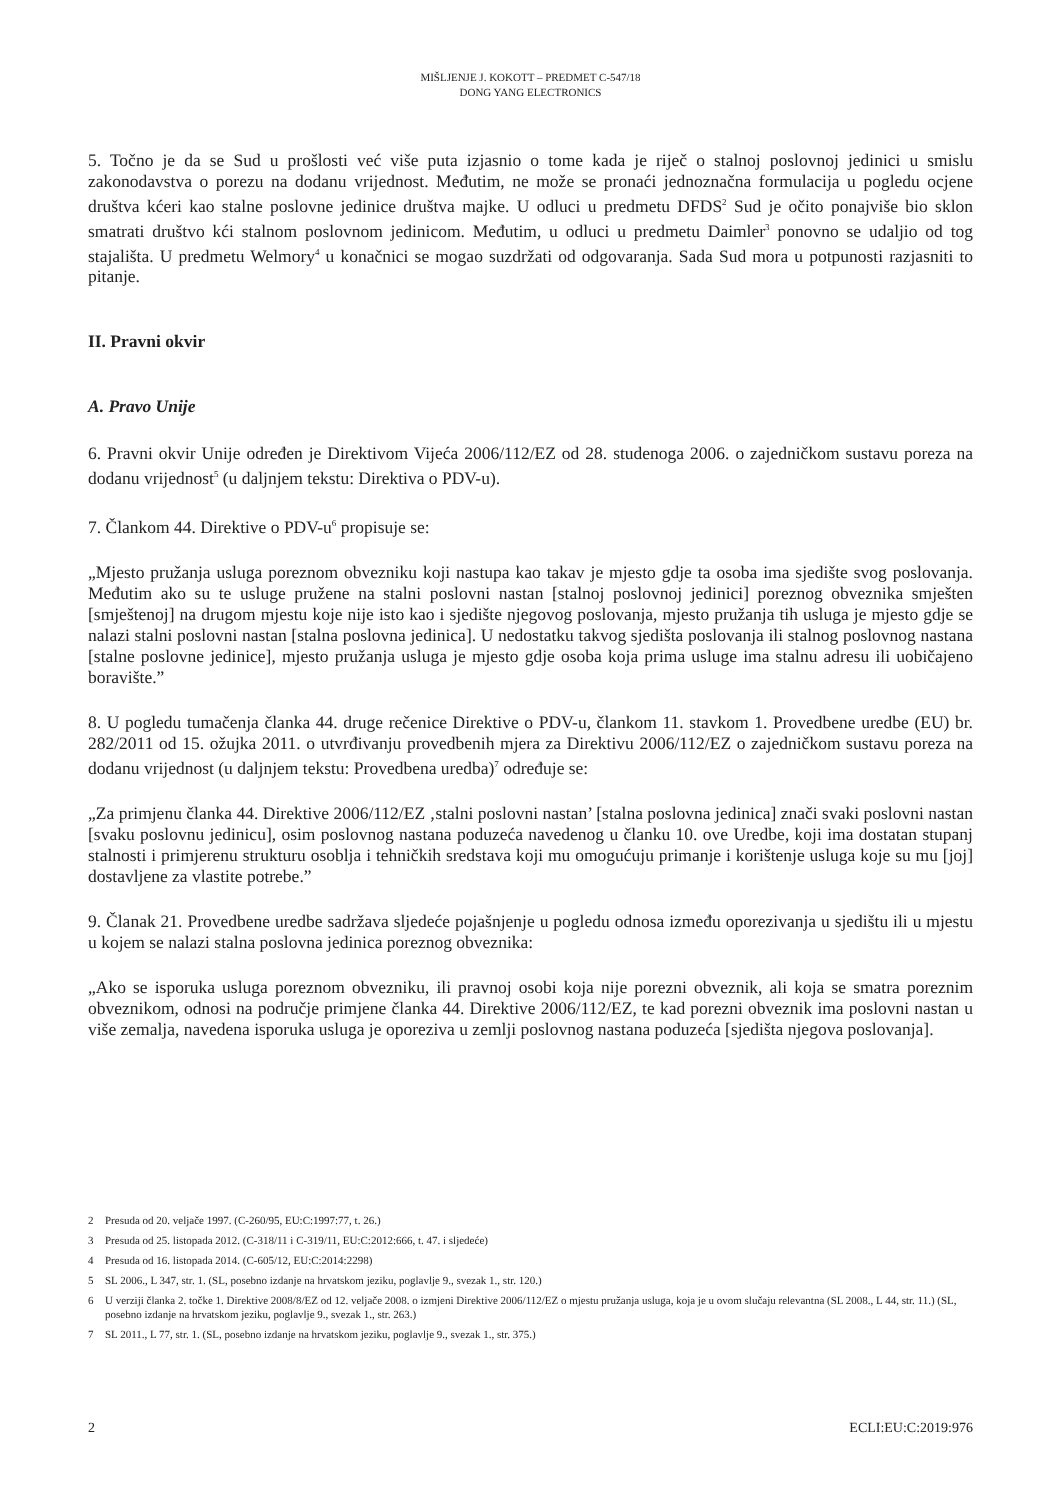MIŠLJENJE J. KOKOTT – PREDMET C-547/18
DONG YANG ELECTRONICS
5. Točno je da se Sud u prošlosti već više puta izjasnio o tome kada je riječ o stalnoj poslovnoj jedinici u smislu zakonodavstva o porezu na dodanu vrijednost. Međutim, ne može se pronaći jednoznačna formulacija u pogledu ocjene društva kćeri kao stalne poslovne jedinice društva majke. U odluci u predmetu DFDS<sup>2</sup> Sud je očito ponajviše bio sklon smatrati društvo kći stalnom poslovnom jedinicom. Međutim, u odluci u predmetu Daimler<sup>3</sup> ponovno se udaljio od tog stajališta. U predmetu Welmory<sup>4</sup> u konačnici se mogao suzdržati od odgovaranja. Sada Sud mora u potpunosti razjasniti to pitanje.
II. Pravni okvir
A. Pravo Unije
6. Pravni okvir Unije određen je Direktivom Vijeća 2006/112/EZ od 28. studenoga 2006. o zajedničkom sustavu poreza na dodanu vrijednost<sup>5</sup> (u daljnjem tekstu: Direktiva o PDV-u).
7. Člankom 44. Direktive o PDV-u<sup>6</sup> propisuje se:
„Mjesto pružanja usluga poreznom obvezniku koji nastupa kao takav je mjesto gdje ta osoba ima sjedište svog poslovanja. Međutim ako su te usluge pružene na stalni poslovni nastan [stalnoj poslovnoj jedinici] poreznog obveznika smješten [smještenoj] na drugom mjestu koje nije isto kao i sjedište njegovog poslovanja, mjesto pružanja tih usluga je mjesto gdje se nalazi stalni poslovni nastan [stalna poslovna jedinica]. U nedostatku takvog sjedišta poslovanja ili stalnog poslovnog nastana [stalne poslovne jedinice], mjesto pružanja usluga je mjesto gdje osoba koja prima usluge ima stalnu adresu ili uobičajeno boravište.”
8. U pogledu tumačenja članka 44. druge rečenice Direktive o PDV-u, člankom 11. stavkom 1. Provedbene uredbe (EU) br. 282/2011 od 15. ožujka 2011. o utvrđivanju provedbenih mjera za Direktivu 2006/112/EZ o zajedničkom sustavu poreza na dodanu vrijednost (u daljnjem tekstu: Provedbena uredba)<sup>7</sup> određuje se:
„Za primjenu članka 44. Direktive 2006/112/EZ ‚stalni poslovni nastan’ [stalna poslovna jedinica] znači svaki poslovni nastan [svaku poslovnu jedinicu], osim poslovnog nastana poduzeća navedenog u članku 10. ove Uredbe, koji ima dostatan stupanj stalnosti i primjerenu strukturu osoblja i tehničkih sredstava koji mu omogućuju primanje i korištenje usluga koje su mu [joj] dostavljene za vlastite potrebe.”
9. Članak 21. Provedbene uredbe sadržava sljedeće pojašnjenje u pogledu odnosa između oporezivanja u sjedištu ili u mjestu u kojem se nalazi stalna poslovna jedinica poreznog obveznika:
„Ako se isporuka usluga poreznom obvezniku, ili pravnoj osobi koja nije porezni obveznik, ali koja se smatra poreznim obveznikom, odnosi na područje primjene članka 44. Direktive 2006/112/EZ, te kad porezni obveznik ima poslovni nastan u više zemalja, navedena isporuka usluga je oporeziva u zemlji poslovnog nastana poduzeća [sjedišta njegova poslovanja].
2 Presuda od 20. veljače 1997. (C-260/95, EU:C:1997:77, t. 26.)
3 Presuda od 25. listopada 2012. (C-318/11 i C-319/11, EU:C:2012:666, t. 47. i sljedeće)
4 Presuda od 16. listopada 2014. (C-605/12, EU:C:2014:2298)
5 SL 2006., L 347, str. 1. (SL, posebno izdanje na hrvatskom jeziku, poglavlje 9., svezak 1., str. 120.)
6 U verziji članka 2. točke 1. Direktive 2008/8/EZ od 12. veljače 2008. o izmjeni Direktive 2006/112/EZ o mjestu pružanja usluga, koja je u ovom slučaju relevantna (SL 2008., L 44, str. 11.) (SL, posebno izdanje na hrvatskom jeziku, poglavlje 9., svezak 1., str. 263.)
7 SL 2011., L 77, str. 1. (SL, posebno izdanje na hrvatskom jeziku, poglavlje 9., svezak 1., str. 375.)
2 ECLI:EU:C:2019:976